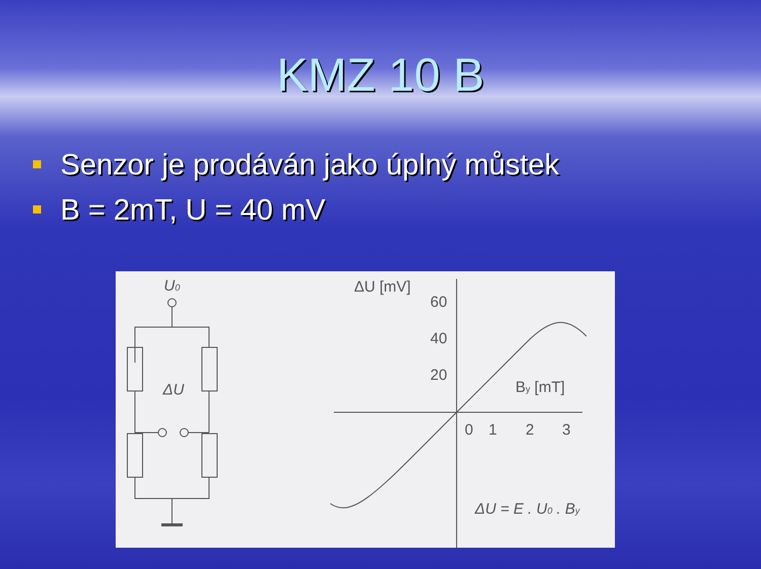KMZ 10 B
Senzor je prodáván jako úplný můstek
B = 2mT, U = 40 mV
U0
ΔU
ΔU [mV]
60
40
20
By [mT]
0
1
2
3
ΔU = E . U0 . By